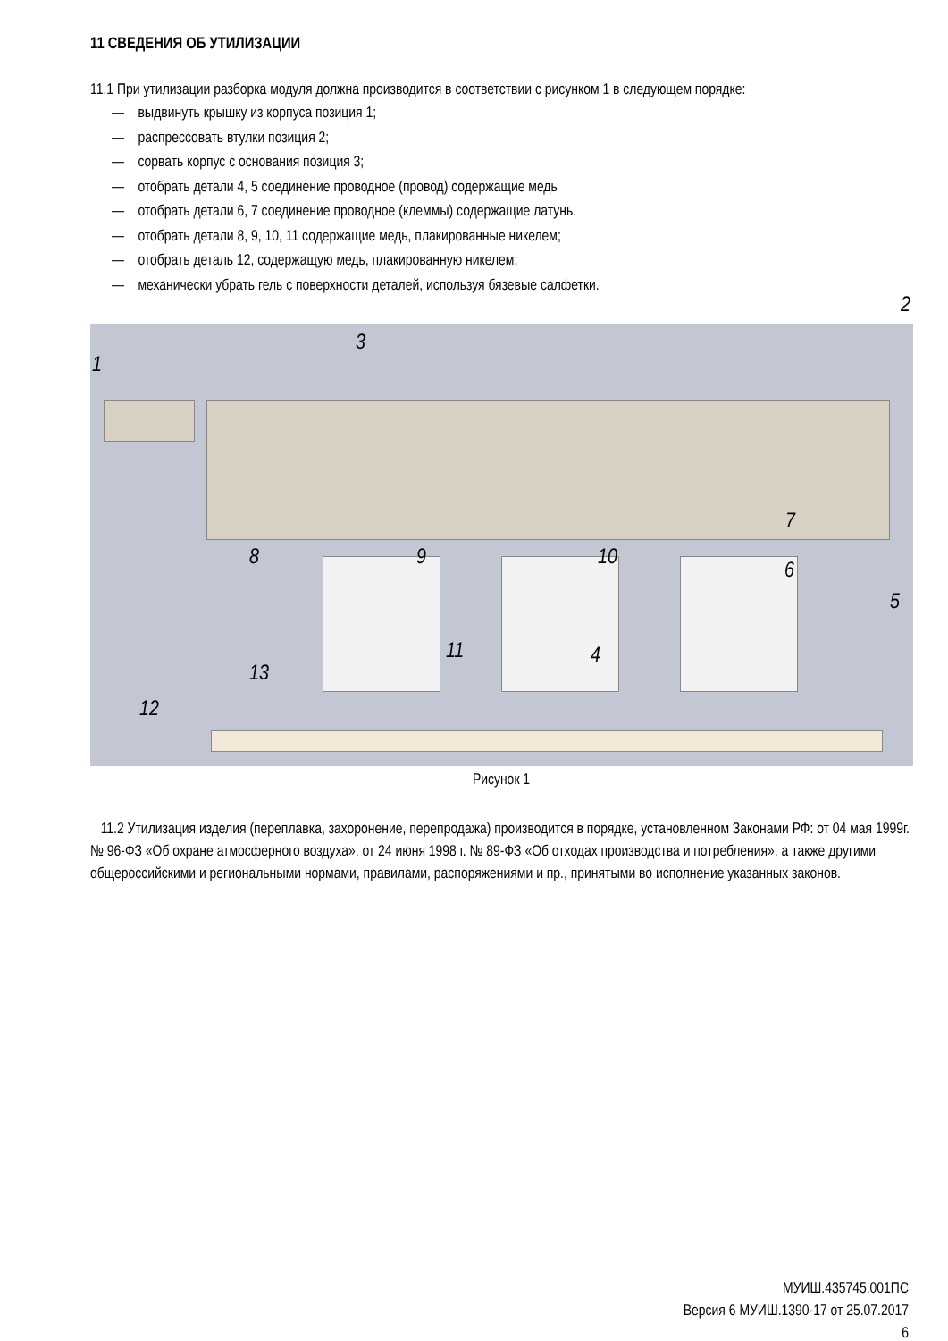11 СВЕДЕНИЯ ОБ УТИЛИЗАЦИИ
11.1 При утилизации разборка модуля должна производится в соответствии с рисунком 1 в следующем порядке:
— выдвинуть крышку из корпуса позиция 1;
— распрессовать втулки позиция 2;
— сорвать корпус с основания позиция 3;
— отобрать детали 4, 5 соединение проводное (провод) содержащие медь
— отобрать детали 6, 7 соединение проводное (клеммы) содержащие латунь.
— отобрать детали 8, 9, 10, 11 содержащие медь, плакированные никелем;
— отобрать деталь 12, содержащую медь, плакированную никелем;
— механически убрать гель с поверхности деталей, используя бязевые салфетки.
1
3
8 9 10
6
7
5
11 4
13
12
2
Рисунок 1
11.2 Утилизация изделия (переплавка, захоронение, перепродажа) производится в порядке, установленном Законами РФ: от 04 мая 1999г. № 96-ФЗ «Об охране атмосферного воздуха», от 24 июня 1998 г. № 89-ФЗ «Об отходах производства и потребления», а также другими общероссийскими и региональными нормами, правилами, распоряжениями и пр., принятыми во исполнение указанных законов.
МУИШ.435745.001ПС
Версия 6 МУИШ.1390-17 от 25.07.2017
6